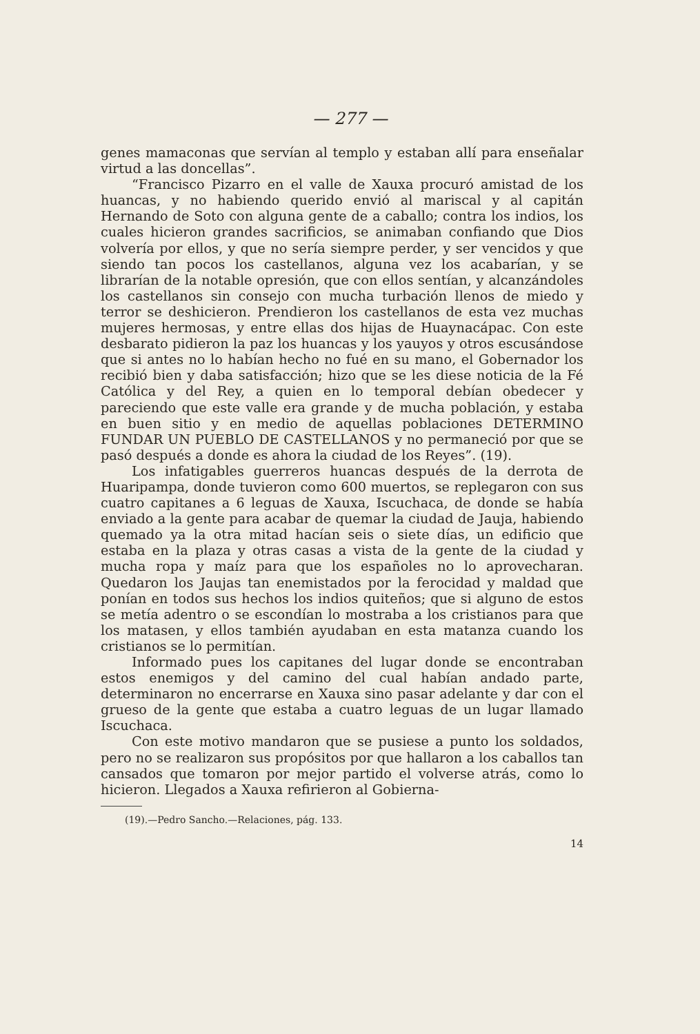— 277 —
genes mamaconas que servían al templo y estaban allí para enseñalar virtud a las doncellas”.
“Francisco Pizarro en el valle de Xauxa procuró amistad de los huancas, y no habiendo querido envió al mariscal y al capitán Hernando de Soto con alguna gente de a caballo; contra los indios, los cuales hicieron grandes sacrificios, se animaban confiando que Dios volvería por ellos, y que no sería siempre perder, y ser vencidos y que siendo tan pocos los castellanos, alguna vez los acabarían, y se librarían de la notable opresión, que con ellos sentían, y alcanzándoles los castellanos sin consejo con mucha turbación llenos de miedo y terror se deshicieron. Prendieron los castellanos de esta vez muchas mujeres hermosas, y entre ellas dos hijas de Huaynacápac. Con este desbarato pidieron la paz los huancas y los yauyos y otros escusándose que si antes no lo habían hecho no fué en su mano, el Gobernador los recibió bien y daba satisfacción; hizo que se les diese noticia de la Fé Católica y del Rey, a quien en lo temporal debían obedecer y pareciendo que este valle era grande y de mucha población, y estaba en buen sitio y en medio de aquellas poblaciones DETERMINO FUNDAR UN PUEBLO DE CASTELLANOS y no permaneció por que se pasó después a donde es ahora la ciudad de los Reyes”. (19).
Los infatigables guerreros huancas después de la derrota de Huaripampa, donde tuvieron como 600 muertos, se replegaron con sus cuatro capitanes a 6 leguas de Xauxa, Iscuchaca, de donde se había enviado a la gente para acabar de quemar la ciudad de Jauja, habiendo quemado ya la otra mitad hacían seis o siete días, un edificio que estaba en la plaza y otras casas a vista de la gente de la ciudad y mucha ropa y maíz para que los españoles no lo aprovecharan. Quedaron los Jaujas tan enemistados por la ferocidad y maldad que ponían en todos sus hechos los indios quiteños; que si alguno de estos se metía adentro o se escondían lo mostraba a los cristianos para que los matasen, y ellos también ayudaban en esta matanza cuando los cristianos se lo permitían.
Informado pues los capitanes del lugar donde se encontraban estos enemigos y del camino del cual habían andado parte, determinaron no encerrarse en Xauxa sino pasar adelante y dar con el grueso de la gente que estaba a cuatro leguas de un lugar llamado Iscuchaca.
Con este motivo mandaron que se pusiese a punto los soldados, pero no se realizaron sus propósitos por que hallaron a los caballos tan cansados que tomaron por mejor partido el volverse atrás, como lo hicieron. Llegados a Xauxa refirieron al Gobierna-
(19).—Pedro Sancho.—Relaciones, pág. 133.
14